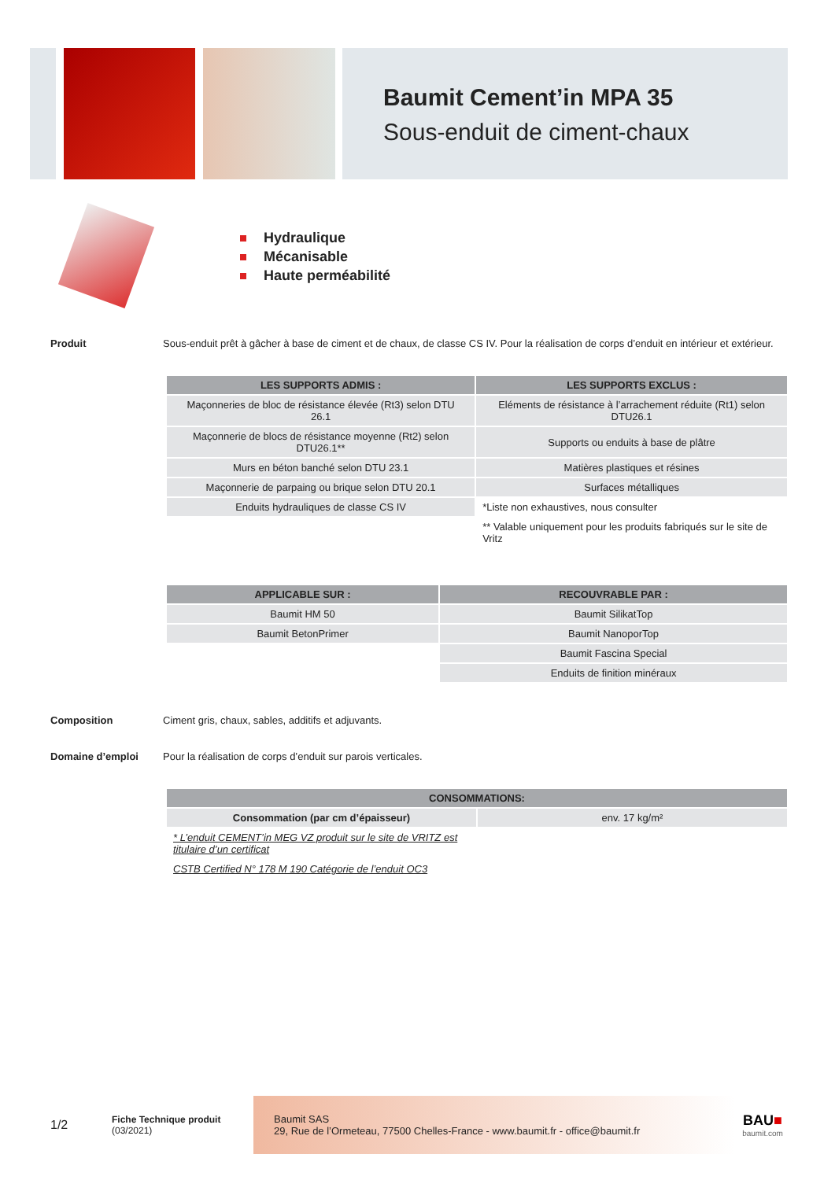Baumit Cement’in MPA 35
Sous-enduit de ciment-chaux
Hydraulique
Mécanisable
Haute perméabilité
Produit Sous-enduit prêt à gâcher à base de ciment et de chaux, de classe CS IV. Pour la réalisation de corps d’enduit en intérieur et extérieur.
| LES SUPPORTS ADMIS : | LES SUPPORTS EXCLUS : |
| --- | --- |
| Maçonneries de bloc de résistance élevée (Rt3) selon DTU 26.1 | Eléments de résistance à l’arrachement réduite (Rt1) selon DTU26.1 |
| Maçonnerie de blocs de résistance moyenne (Rt2) selon DTU26.1** | Supports ou enduits à base de plâtre |
| Murs en béton banché selon DTU 23.1 | Matières plastiques et résines |
| Maçonnerie de parpaing ou brique selon DTU 20.1 | Surfaces métalliques |
| Enduits hydrauliques de classe CS IV | *Liste non exhaustives, nous consulter |
| | ** Valable uniquement pour les produits fabriqués sur le site de Vritz |
| APPLICABLE SUR : | RECOUVRABLE PAR : |
| --- | --- |
| Baumit HM 50 | Baumit SilikatTop |
| Baumit BetonPrimer | Baumit NanoporTop |
| | Baumit Fascina Special |
| | Enduits de finition minéraux |
Composition Ciment gris, chaux, sables, additifs et adjuvants.
Domaine d’emploi Pour la réalisation de corps d’enduit sur parois verticales.
| CONSOMMATIONS: | |
| --- | --- |
| Consommation (par cm d’épaisseur) | env. 17 kg/m² |
| * L’enduit CEMENT’in MEG VZ produit sur le site de VRITZ est titulaire d’un certificat | |
| CSTB Certified N° 178 M 190 Catégorie de l’enduit OC3 | |
1/2
Fiche Technique produit
(03/2021)
Baumit SAS
29, Rue de l’Ormeteau, 77500 Chelles-France - www.baumit.fr - office@baumit.fr
BAU■
baumit.com